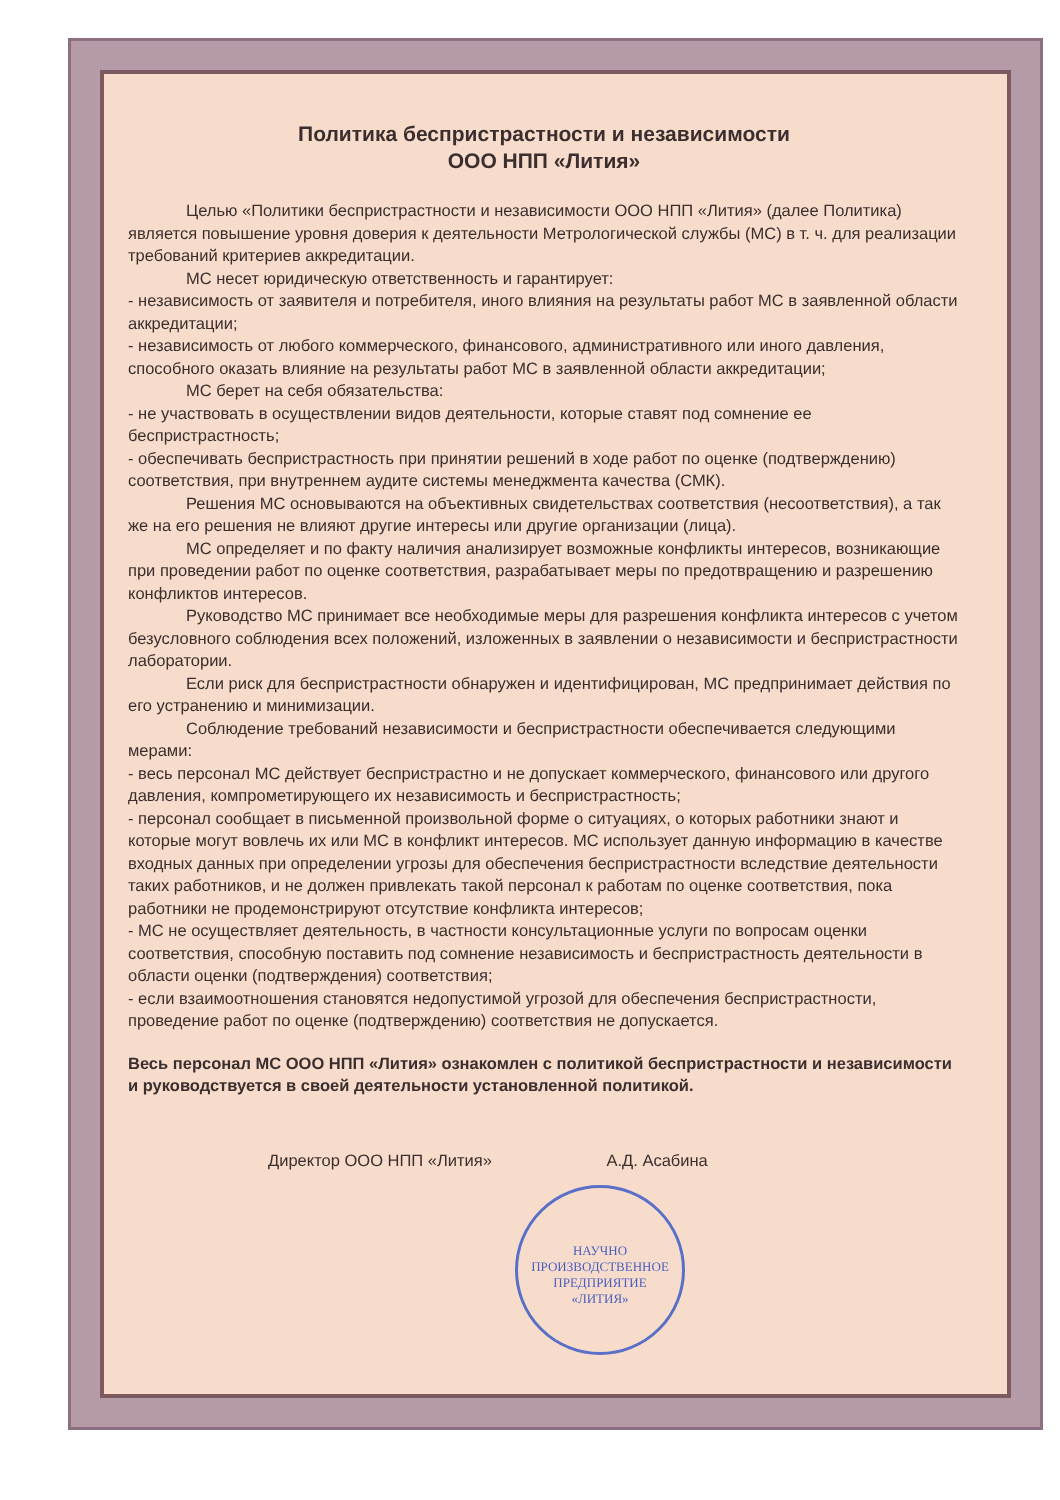Политика беспристрастности и независимости
ООО НПП «Лития»
Целью «Политики беспристрастности и независимости ООО НПП «Лития» (далее Политика) является повышение уровня доверия к деятельности Метрологической службы (МС) в т. ч. для реализации требований критериев аккредитации.
МС несет юридическую ответственность и гарантирует:
- независимость от заявителя и потребителя, иного влияния на результаты работ МС в заявленной области аккредитации;
- независимость от любого коммерческого, финансового, административного или иного давления, способного оказать влияние на результаты работ МС в заявленной области аккредитации;
МС берет на себя обязательства:
- не участвовать в осуществлении видов деятельности, которые ставят под сомнение ее беспристрастность;
- обеспечивать беспристрастность при принятии решений в ходе работ по оценке (подтверждению) соответствия, при внутреннем аудите системы менеджмента качества (СМК).
Решения МС основываются на объективных свидетельствах соответствия (несоответствия), а так же на его решения не влияют другие интересы или другие организации (лица).
МС определяет и по факту наличия анализирует возможные конфликты интересов, возникающие при проведении работ по оценке соответствия, разрабатывает меры по предотвращению и разрешению конфликтов интересов.
Руководство МС принимает все необходимые меры для разрешения конфликта интересов с учетом безусловного соблюдения всех положений, изложенных в заявлении о независимости и беспристрастности лаборатории.
Если риск для беспристрастности обнаружен и идентифицирован, МС предпринимает действия по его устранению и минимизации.
Соблюдение требований независимости и беспристрастности обеспечивается следующими мерами:
- весь персонал МС действует беспристрастно и не допускает коммерческого, финансового или другого давления, компрометирующего их независимость и беспристрастность;
- персонал сообщает в письменной произвольной форме о ситуациях, о которых работники знают и которые могут вовлечь их или МС в конфликт интересов. МС использует данную информацию в качестве входных данных при определении угрозы для обеспечения беспристрастности вследствие деятельности таких работников, и не должен привлекать такой персонал к работам по оценке соответствия, пока работники не продемонстрируют отсутствие конфликта интересов;
- МС не осуществляет деятельность, в частности консультационные услуги по вопросам оценки соответствия, способную поставить под сомнение независимость и беспристрастность деятельности в области оценки (подтверждения) соответствия;
- если взаимоотношения становятся недопустимой угрозой для обеспечения беспристрастности, проведение работ по оценке (подтверждению) соответствия не допускается.
Весь персонал МС ООО НПП «Лития» ознакомлен с политикой беспристрастности и независимости и руководствуется в своей деятельности установленной политикой.
Директор ООО НПП «Лития» А.Д. Асабина
НАУЧНО
ПРОИЗВОДСТВЕННОЕ
ПРЕДПРИЯТИЕ
«ЛИТИЯ»